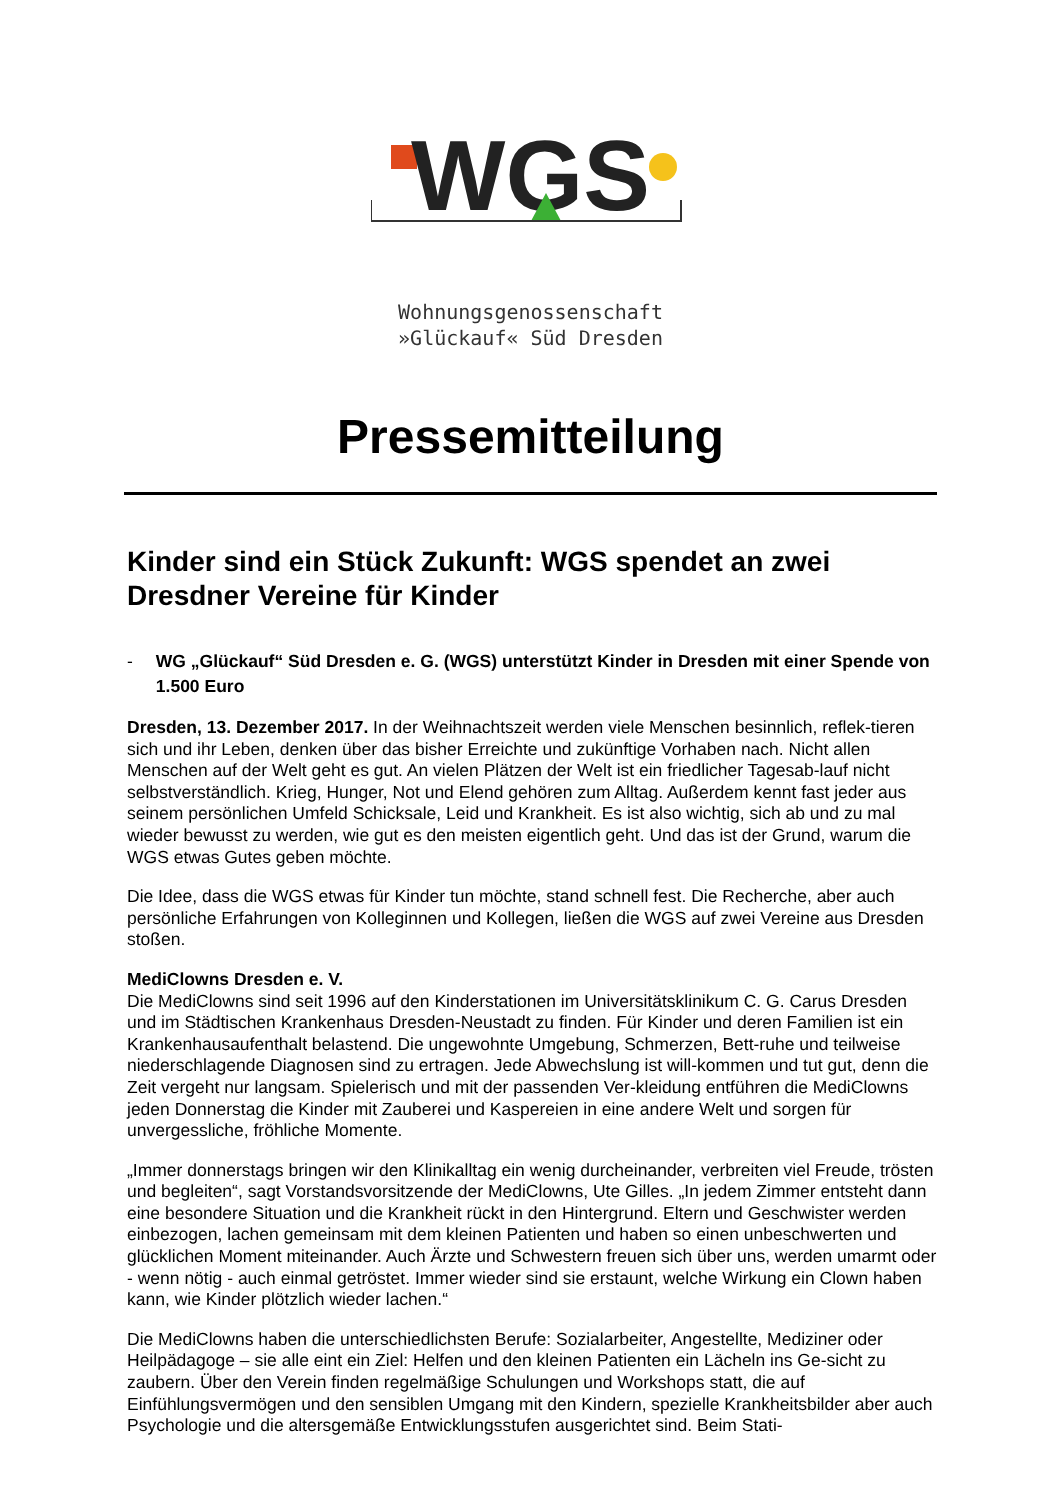WGS
Wohnungsgenossenschaft
»Glückauf« Süd Dresden
Pressemitteilung
Kinder sind ein Stück Zukunft: WGS spendet an zwei Dresdner Vereine für Kinder
- WG „Glückauf“ Süd Dresden e. G. (WGS) unterstützt Kinder in Dresden mit einer Spende von 1.500 Euro
Dresden, 13. Dezember 2017. In der Weihnachtszeit werden viele Menschen besinnlich, reflek-tieren sich und ihr Leben, denken über das bisher Erreichte und zukünftige Vorhaben nach. Nicht allen Menschen auf der Welt geht es gut. An vielen Plätzen der Welt ist ein friedlicher Tagesab-lauf nicht selbstverständlich. Krieg, Hunger, Not und Elend gehören zum Alltag. Außerdem kennt fast jeder aus seinem persönlichen Umfeld Schicksale, Leid und Krankheit. Es ist also wichtig, sich ab und zu mal wieder bewusst zu werden, wie gut es den meisten eigentlich geht. Und das ist der Grund, warum die WGS etwas Gutes geben möchte.
Die Idee, dass die WGS etwas für Kinder tun möchte, stand schnell fest. Die Recherche, aber auch persönliche Erfahrungen von Kolleginnen und Kollegen, ließen die WGS auf zwei Vereine aus Dresden stoßen.
MediClowns Dresden e. V.
Die MediClowns sind seit 1996 auf den Kinderstationen im Universitätsklinikum C. G. Carus Dresden und im Städtischen Krankenhaus Dresden-Neustadt zu finden. Für Kinder und deren Familien ist ein Krankenhausaufenthalt belastend. Die ungewohnte Umgebung, Schmerzen, Bett-ruhe und teilweise niederschlagende Diagnosen sind zu ertragen. Jede Abwechslung ist will-kommen und tut gut, denn die Zeit vergeht nur langsam. Spielerisch und mit der passenden Ver-kleidung entführen die MediClowns jeden Donnerstag die Kinder mit Zauberei und Kaspereien in eine andere Welt und sorgen für unvergessliche, fröhliche Momente.
„Immer donnerstags bringen wir den Klinikalltag ein wenig durcheinander, verbreiten viel Freude, trösten und begleiten“, sagt Vorstandsvorsitzende der MediClowns, Ute Gilles. „In jedem Zimmer entsteht dann eine besondere Situation und die Krankheit rückt in den Hintergrund. Eltern und Geschwister werden einbezogen, lachen gemeinsam mit dem kleinen Patienten und haben so einen unbeschwerten und glücklichen Moment miteinander. Auch Ärzte und Schwestern freuen sich über uns, werden umarmt oder - wenn nötig - auch einmal getröstet. Immer wieder sind sie erstaunt, welche Wirkung ein Clown haben kann, wie Kinder plötzlich wieder lachen.“
Die MediClowns haben die unterschiedlichsten Berufe: Sozialarbeiter, Angestellte, Mediziner oder Heilpädagoge – sie alle eint ein Ziel: Helfen und den kleinen Patienten ein Lächeln ins Ge-sicht zu zaubern. Über den Verein finden regelmäßige Schulungen und Workshops statt, die auf Einfühlungsvermögen und den sensiblen Umgang mit den Kindern, spezielle Krankheitsbilder aber auch Psychologie und die altersgemäße Entwicklungsstufen ausgerichtet sind. Beim Stati-